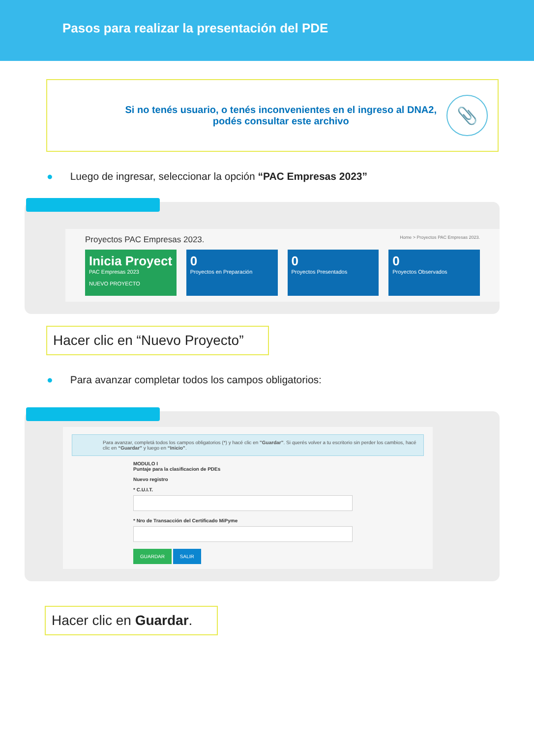Pasos para realizar la presentación del PDE
Si no tenés usuario, o tenés inconvenientes en el ingreso al DNA2,
podés consultar este archivo
📎
● Luego de ingresar, seleccionar la opción “PAC Empresas 2023”
Proyectos PAC Empresas 2023. Home > Proyectos PAC Empresas 2023.
Inicia Proyect
PAC Empresas 2023
NUEVO PROYECTO
0
Proyectos en Preparación
0
Proyectos Presentados
0
Proyectos Observados
Hacer clic en “Nuevo Proyecto”
● Para avanzar completar todos los campos obligatorios:
Para avanzar, completá todos los campos obligatorios (*) y hacé clic en "Guardar". Si querés volver a tu escritorio sin perder los cambios, hacé clic en “Guardar” y luego en “Inicio”.
MODULO I
Puntaje para la clasificacion de PDEs
Nuevo registro
* C.U.I.T.* Nro de Transacción del Certificado MiPyme GUARDAR SALIR
Hacer clic en Guardar.